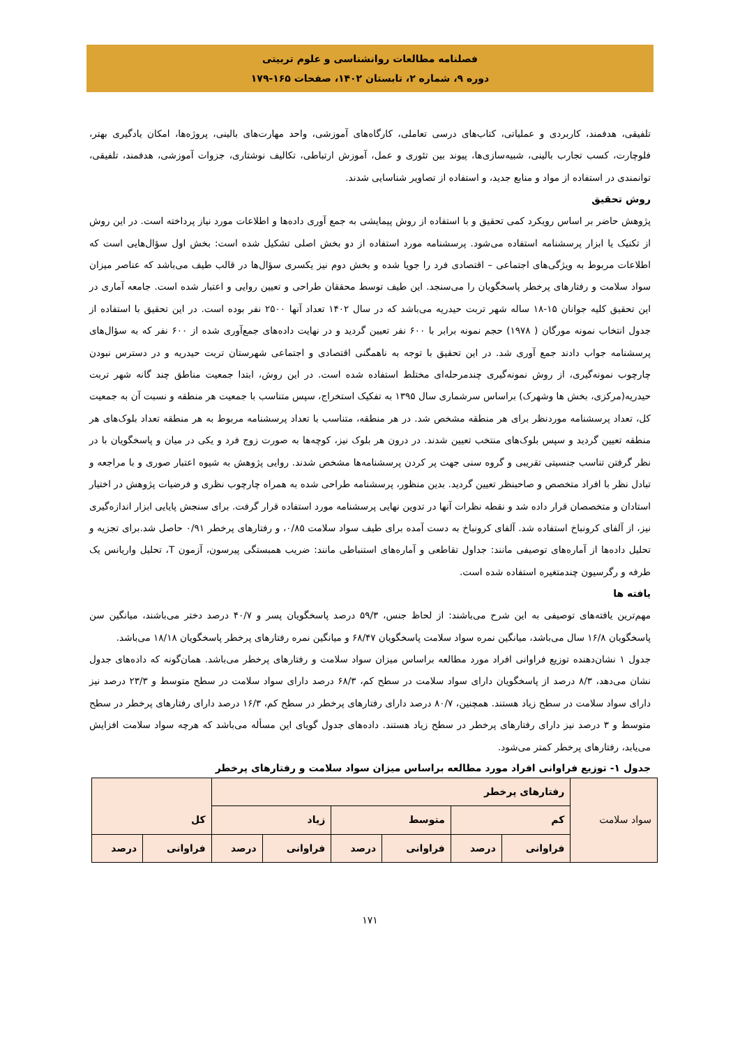فصلنامه مطالعات روانشناسی و علوم تربیتی
دوره ۹، شماره ۲، تابستان ۱۴۰۲، صفحات ۱۶۵-۱۷۹
تلفیقی، هدفمند، کاربردی و عملیاتی، کتاب‌های درسی تعاملی، کارگاه‌های آموزشی، واحد مهارت‌های بالینی، پروژه‌ها، امکان یادگیری بهتر، فلوچارت، کسب تجارب بالینی، شبیه‌سازی‌ها، پیوند بین تئوری و عمل، آموزش ارتباطی، تکالیف نوشتاری، جزوات آموزشی، هدفمند، تلفیقی، توانمندی در استفاده از مواد و منابع جدید، و استفاده از تصاویر شناسایی شدند.
روش تحقیق
پژوهش حاضر بر اساس رویکرد کمی تحقیق و با استفاده از روش پیمایشی به جمع آوری داده‌ها و اطلاعات مورد نیاز پرداخته است. در این روش از تکنیک یا ابزار پرسشنامه استفاده می‌شود. پرسشنامه مورد استفاده از دو بخش اصلی تشکیل شده است: بخش اول سؤال‌هایی است که اطلاعات مربوط به ویژگی‌های اجتماعی – اقتصادی فرد را جویا شده و بخش دوم نیز یکسری سؤال‌ها در قالب طیف می‌باشد که عناصر میزان سواد سلامت و رفتارهای پرخطر پاسخگویان را می‌سنجد. این طیف توسط محققان طراحی و تعیین روایی و اعتبار شده است. جامعه آماری در این تحقیق کلیه جوانان ۱۵-۱۸ ساله شهر تربت حیدریه می‌باشد که در سال ۱۴۰۲ تعداد آنها ۲۵۰۰ نفر بوده است. در این تحقیق با استفاده از جدول انتخاب نمونه مورگان ( ۱۹۷۸) حجم نمونه برابر با ۶۰۰ نفر تعیین گردید و در نهایت داده‌های جمع‌آوری شده از ۶۰۰ نفر که به سؤال‌های پرسشنامه جواب دادند جمع آوری شد. در این تحقیق با توجه به ناهمگنی اقتصادی و اجتماعی شهرستان تربت حیدریه و در دسترس نبودن چارچوب نمونه‌گیری، از روش نمونه‌گیری چندمرحله‌ای مختلط استفاده شده است. در این روش، ابتدا جمعیت مناطق چند گانه شهر تربت حیدریه(مرکزی، بخش ها وشهرک) براساس سرشماری سال ۱۳۹۵ به تفکیک استخراج، سپس متناسب با جمعیت هر منطقه و نسبت آن به جمعیت کل، تعداد پرسشنامه موردنظر برای هر منطقه مشخص شد. در هر منطقه، متناسب با تعداد پرسشنامه مربوط به هر منطقه تعداد بلوک‌های هر منطقه تعیین گردید و سپس بلوک‌های منتخب تعیین شدند. در درون هر بلوک نیز، کوچه‌ها به صورت زوج فرد و یکی در میان و پاسخگویان با در نظر گرفتن تناسب جنسیتی تقریبی و گروه سنی جهت پر کردن پرسشنامه‌ها مشخص شدند. روایی پژوهش به شیوه اعتبار صوری و با مراجعه و تبادل نظر با افراد متخصص و صاحبنظر تعیین گردید. بدین منظور، پرسشنامه طراحی شده به همراه چارچوب نظری و فرضیات پژوهش در اختیار استادان و متخصصان قرار داده شد و نقطه نظرات آنها در تدوین نهایی پرسشنامه مورد استفاده قرار گرفت. برای سنجش پایایی ابزار اندازه‌گیری نیز، از آلفای کرونباخ استفاده شد. آلفای کرونباخ به دست آمده برای طیف سواد سلامت ۰/۸۵، و رفتارهای پرخطر ۰/۹۱ حاصل شد.برای تجزیه و تحلیل داده‌ها از آماره‌های توصیفی مانند: جداول تقاطعی و آماره‌های استنباطی مانند: ضریب همبستگی پیرسون، آزمون T، تحلیل واریانس یک طرفه و رگرسیون چندمتغیره استفاده شده است.
یافته ها
مهم‌ترین یافته‌های توصیفی به این شرح می‌باشند: از لحاظ جنس، ۵۹/۳ درصد پاسخگویان پسر و ۴۰/۷ درصد دختر می‌باشند، میانگین سن پاسخگویان ۱۶/۸ سال می‌باشد، میانگین نمره سواد سلامت پاسخگویان ۶۸/۴۷ و میانگین نمره رفتارهای پرخطر پاسخگویان ۱۸/۱۸ می‌باشد.
جدول ۱ نشان‌دهنده توزیع فراوانی افراد مورد مطالعه براساس میزان سواد سلامت و رفتارهای پرخطر می‌باشد. همان‌گونه که داده‌های جدول نشان می‌دهد، ۸/۳ درصد از پاسخگویان دارای سواد سلامت در سطح کم، ۶۸/۳ درصد دارای سواد سلامت در سطح متوسط و ۲۳/۳ درصد نیز دارای سواد سلامت در سطح زیاد هستند. همچنین، ۸۰/۷ درصد دارای رفتارهای پرخطر در سطح کم، ۱۶/۳ درصد دارای رفتارهای پرخطر در سطح متوسط و ۳ درصد نیز دارای رفتارهای پرخطر در سطح زیاد هستند. داده‌های جدول گویای این مسأله می‌باشد که هرچه سواد سلامت افزایش می‌یابد، رفتارهای پرخطر کمتر می‌شود.
جدول ۱- توزیع فراوانی افراد مورد مطالعه براساس میزان سواد سلامت و رفتارهای پرخطر
| سواد سلامت | رفتارهای پرخطر | | | | | | کل | |
| | کم | | متوسط | | زیاد | | | |
| | فراوانی | درصد | فراوانی | درصد | فراوانی | درصد | فراوانی | درصد |
۱۷۱